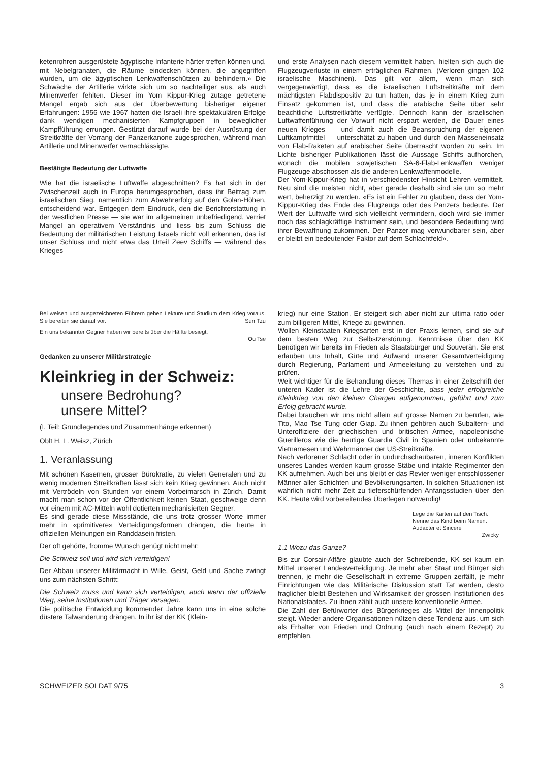ketenrohren ausgerüstete ägyptische Infanterie härter treffen können und, mit Nebelgranaten, die Räume eindecken können, die angegriffen wurden, um die ägyptischen Lenkwaffenschützen zu behindern.» Die Schwäche der Artillerie wirkte sich um so nachteiliger aus, als auch Minenwerfer fehlten. Dieser im Yom Kippur-Krieg zutage getretene Mangel ergab sich aus der Überbewertung bisheriger eigener Erfahrungen: 1956 wie 1967 hatten die Israeli ihre spektakulären Erfolge dank wendigen mechanisierten Kampfgruppen in beweglicher Kampfführung errungen. Gestützt darauf wurde bei der Ausrüstung der Streitkräfte der Vorrang der Panzerkanone zugesprochen, während man Artillerie und Minenwerfer vernachlässigte.
Bestätigte Bedeutung der Luftwaffe
Wie hat die israelische Luftwaffe abgeschnitten? Es hat sich in der Zwischenzeit auch in Europa herumgesprochen, dass ihr Beitrag zum israelischen Sieg, namentlich zum Abwehrerfolg auf den Golan-Höhen, entscheidend war. Entgegen dem Eindruck, den die Berichterstattung in der westlichen Presse — sie war im allgemeinen unbefriedigend, verriet Mangel an operativem Verständnis und liess bis zum Schluss die Bedeutung der militärischen Leistung Israels nicht voll erkennen, das ist unser Schluss und nicht etwa das Urteil Zeev Schiffs — während des Krieges
und erste Analysen nach diesem vermittelt haben, hielten sich auch die Flugzeugverluste in einem erträglichen Rahmen. (Verloren gingen 102 israelische Maschinen). Das gilt vor allem, wenn man sich vergegenwärtigt, dass es die israelischen Luftstreitkräfte mit dem mächtigsten Flabdispositiv zu tun hatten, das je in einem Krieg zum Einsatz gekommen ist, und dass die arabische Seite über sehr beachtliche Luftstreitkräfte verfügte. Dennoch kann der israelischen Luftwaffenführung der Vorwurf nicht erspart werden, die Dauer eines neuen Krieges — und damit auch die Beanspruchung der eigenen Luftkampfmittel — unterschätzt zu haben und durch den Masseneinsatz von Flab-Raketen auf arabischer Seite überrascht worden zu sein. Im Lichte bisheriger Publikationen lässt die Aussage Schiffs aufhorchen, wonach die mobilen sowjetischen SA-6-Flab-Lenkwaffen weniger Flugzeuge abschossen als die anderen Lenkwaffenmodelle.
Der Yom-Kippur-Krieg hat in verschiedenster Hinsicht Lehren vermittelt. Neu sind die meisten nicht, aber gerade deshalb sind sie um so mehr wert, beherzigt zu werden. «Es ist ein Fehler zu glauben, dass der Yom-Kippur-Krieg das Ende des Flugzeugs oder des Panzers bedeute. Der Wert der Luftwaffe wird sich vielleicht vermindern, doch wird sie immer noch das schlagkräftige Instrument sein, und besondere Bedeutung wird ihrer Bewaffnung zukommen. Der Panzer mag verwundbarer sein, aber er bleibt ein bedeutender Faktor auf dem Schlachtfeld».
Bei weisen und ausgezeichneten Führern gehen Lektüre und Studium dem Krieg voraus. Sie bereiten sie darauf vor. Sun Tzu
Ein uns bekannter Gegner haben wir bereits über die Hälfte besiegt.
Ou Tse
Gedanken zu unserer Militärstrategie
Kleinkrieg in der Schweiz:
unsere Bedrohung?
unsere Mittel?
(I. Teil: Grundlegendes und Zusammenhänge erkennen)
Oblt H. L. Weisz, Zürich
1. Veranlassung
Mit schönen Kasernen, grosser Bürokratie, zu vielen Generalen und zu wenig modernen Streitkräften lässt sich kein Krieg gewinnen. Auch nicht mit Vertrödeln von Stunden vor einem Vorbeimarsch in Zürich. Damit macht man schon vor der Öffentlichkeit keinen Staat, geschweige denn vor einem mit AC-Mitteln wohl dotierten mechanisierten Gegner.
Es sind gerade diese Missstände, die uns trotz grosser Worte immer mehr in «primitivere» Verteidigungsformen drängen, die heute in offiziellen Meinungen ein Randdasein fristen.
Der oft gehörte, fromme Wunsch genügt nicht mehr:
Die Schweiz soll und wird sich verteidigen!
Der Abbau unserer Militärmacht in Wille, Geist, Geld und Sache zwingt uns zum nächsten Schritt:
Die Schweiz muss und kann sich verteidigen, auch wenn der offizielle Weg, seine Institutionen und Träger versagen.
Die politische Entwicklung kommender Jahre kann uns in eine solche düstere Talwanderung drängen. In ihr ist der KK (Klein-
krieg) nur eine Station. Er steigert sich aber nicht zur ultima ratio oder zum billigeren Mittel, Kriege zu gewinnen.
Wollen Kleinstaaten Kriegsarten erst in der Praxis lernen, sind sie auf dem besten Weg zur Selbstzerstörung. Kenntnisse über den KK benötigen wir bereits im Frieden als Staatsbürger und Souverän. Sie erst erlauben uns Inhalt, Güte und Aufwand unserer Gesamtverteidigung durch Regierung, Parlament und Armeeleitung zu verstehen und zu prüfen.
Weit wichtiger für die Behandlung dieses Themas in einer Zeitschrift der unteren Kader ist die Lehre der Geschichte, dass jeder erfolgreiche Kleinkrieg von den kleinen Chargen aufgenommen, geführt und zum Erfolg gebracht wurde.
Dabei brauchen wir uns nicht allein auf grosse Namen zu berufen, wie Tito, Mao Tse Tung oder Giap. Zu ihnen gehören auch Subaltern- und Unteroffiziere der griechischen und britischen Armee, napoleonische Guerilleros wie die heutige Guardia Civil in Spanien oder unbekannte Vietnamesen und Wehrmänner der US-Streitkräfte.
Nach verlorener Schlacht oder in undurchschaubaren, inneren Konflikten unseres Landes werden kaum grosse Stäbe und intakte Regimenter den KK aufnehmen. Auch bei uns bleibt er das Revier weniger entschlossener Männer aller Schichten und Bevölkerungsarten. In solchen Situationen ist wahrlich nicht mehr Zeit zu tieferschürfenden Anfangsstudien über den KK. Heute wird vorbereitendes Überlegen notwendig!
Lege die Karten auf den Tisch.
Nenne das Kind beim Namen.
Audacter et Sincere
Zwicky
1.1 Wozu das Ganze?
Bis zur Corsair-Affäre glaubte auch der Schreibende, KK sei kaum ein Mittel unserer Landesverteidigung. Je mehr aber Staat und Bürger sich trennen, je mehr die Gesellschaft in extreme Gruppen zerfällt, je mehr Einrichtungen wie das Militärische Diskussion statt Tat werden, desto fraglicher bleibt Bestehen und Wirksamkeit der grossen Institutionen des Nationalstaates. Zu ihnen zählt auch unsere konventionelle Armee.
Die Zahl der Befürworter des Bürgerkrieges als Mittel der Innenpolitik steigt. Wieder andere Organisationen nützen diese Tendenz aus, um sich als Erhalter von Frieden und Ordnung (auch nach einem Rezept) zu empfehlen.
SCHWEIZER SOLDAT 9/75 3